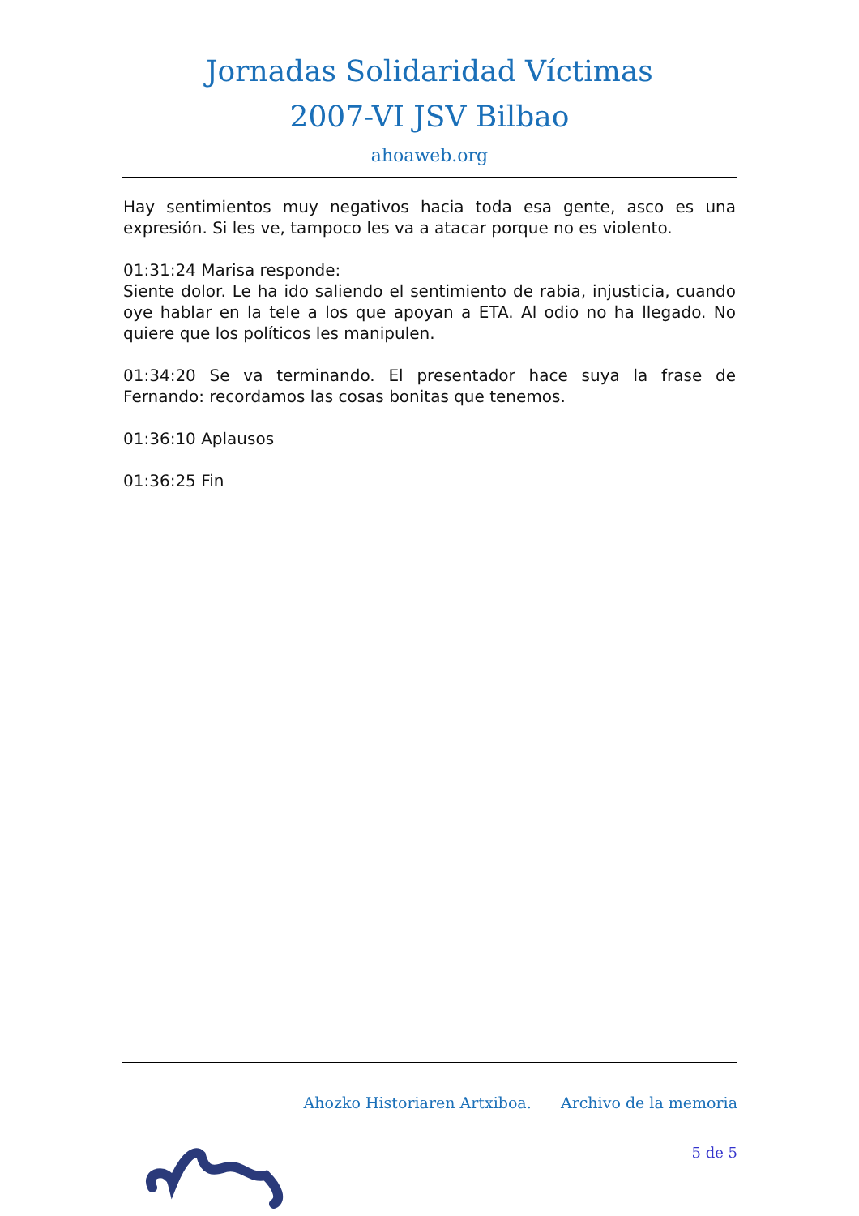Jornadas Solidaridad Víctimas
2007-VI JSV Bilbao
ahoaweb.org
Hay sentimientos muy negativos hacia toda esa gente, asco es una expresión. Si les ve, tampoco les va a atacar porque no es violento.
01:31:24 Marisa responde:
Siente dolor. Le ha ido saliendo el sentimiento de rabia, injusticia, cuando oye hablar en la tele a los que apoyan a ETA. Al odio no ha llegado. No quiere que los políticos les manipulen.
01:34:20 Se va terminando. El presentador hace suya la frase de Fernando: recordamos las cosas bonitas que tenemos.
01:36:10 Aplausos
01:36:25 Fin
Ahozko Historiaren Artxiboa. Archivo de la memoria
5 de 5